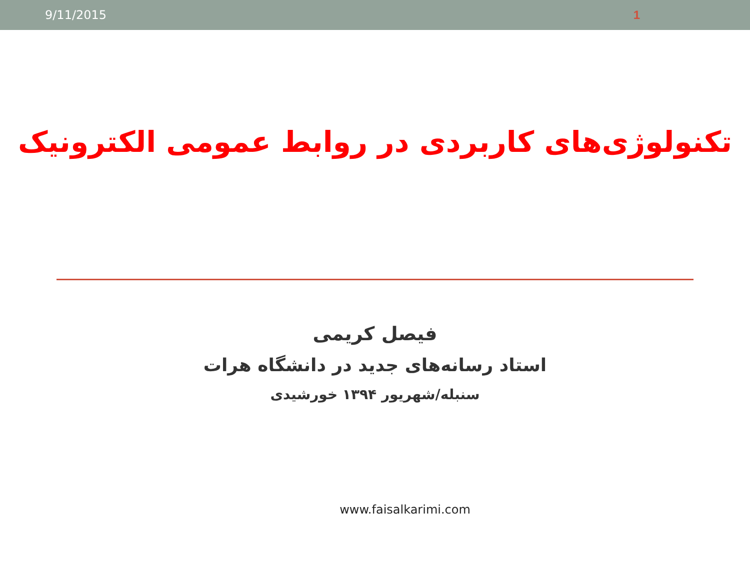9/11/2015 1
تکنولوژی‌های کاربردی در روابط عمومی الکترونیک
فیصل کریمی
استاد رسانه‌های جدید در دانشگاه هرات
سنبله/شهریور ۱۳۹۴ خورشیدی
www.faisalkarimi.com